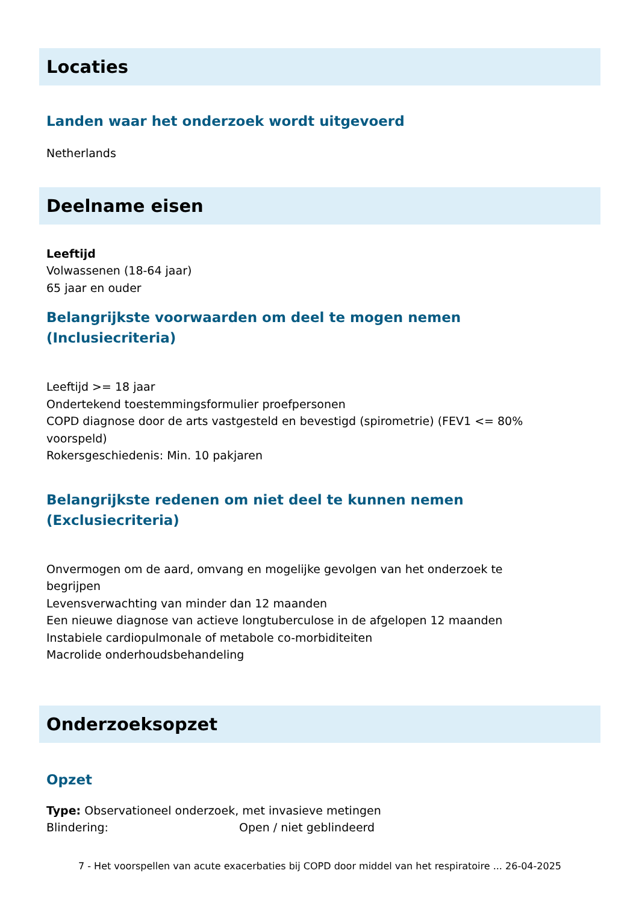Locaties
Landen waar het onderzoek wordt uitgevoerd
Netherlands
Deelname eisen
Leeftijd
Volwassenen (18-64 jaar)
65 jaar en ouder
Belangrijkste voorwaarden om deel te mogen nemen
(Inclusiecriteria)
Leeftijd >= 18 jaar
Ondertekend toestemmingsformulier proefpersonen
COPD diagnose door de arts vastgesteld en bevestigd (spirometrie) (FEV1 <= 80% voorspeld)
Rokersgeschiedenis: Min. 10 pakjaren
Belangrijkste redenen om niet deel te kunnen nemen
(Exclusiecriteria)
Onvermogen om de aard, omvang en mogelijke gevolgen van het onderzoek te begrijpen
Levensverwachting van minder dan 12 maanden
Een nieuwe diagnose van actieve longtuberculose in de afgelopen 12 maanden
Instabiele cardiopulmonale of metabole co-morbiditeiten
Macrolide onderhoudsbehandeling
Onderzoeksopzet
Opzet
Type: Observationeel onderzoek, met invasieve metingen
Blindering: Open / niet geblindeerd
7 - Het voorspellen van acute exacerbaties bij COPD door middel van het respiratoire ... 26-04-2025